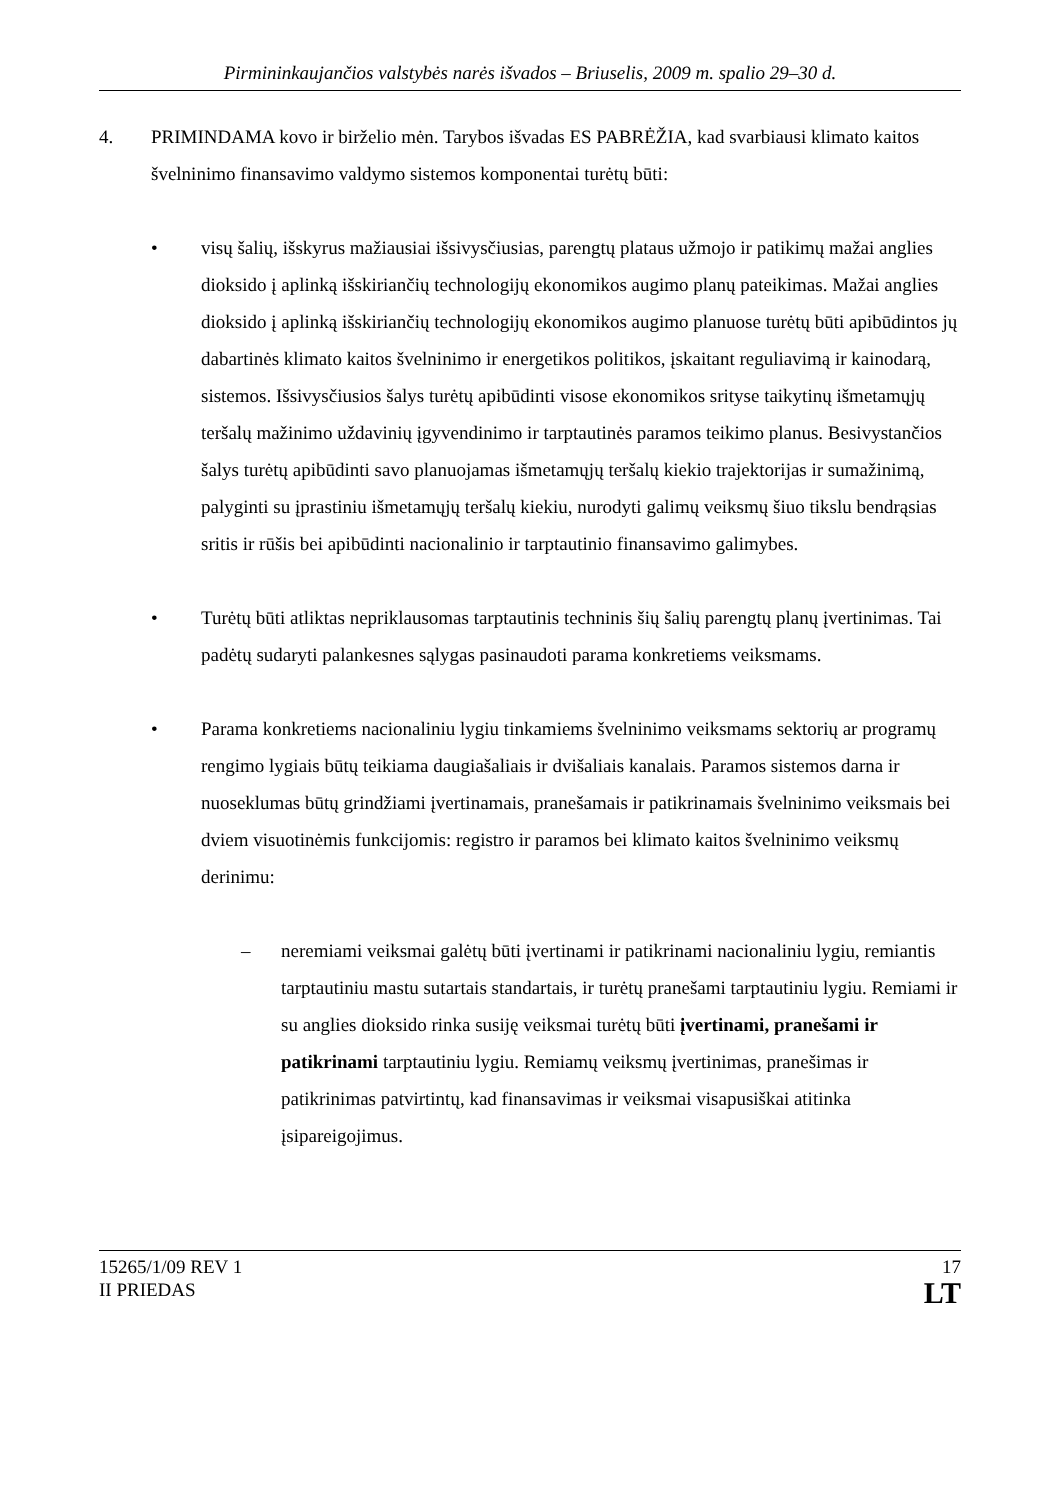Pirmininkaujančios valstybės narės išvados – Briuselis, 2009 m. spalio 29–30 d.
4. PRIMINDAMA kovo ir birželio mėn. Tarybos išvadas ES PABRĖŽIA, kad svarbiausi klimato kaitos švelninimo finansavimo valdymo sistemos komponentai turėtų būti:
• visų šalių, išskyrus mažiausiai išsivysčiusias, parengtų plataus užmojo ir patikimų mažai anglies dioksido į aplinką išskiriančių technologijų ekonomikos augimo planų pateikimas. Mažai anglies dioksido į aplinką išskiriančių technologijų ekonomikos augimo planuose turėtų būti apibūdintos jų dabartinės klimato kaitos švelninimo ir energetikos politikos, įskaitant reguliavimą ir kainodarą, sistemos. Išsivysčiusios šalys turėtų apibūdinti visose ekonomikos srityse taikytinų išmetamųjų teršalų mažinimo uždavinių įgyvendinimo ir tarptautinės paramos teikimo planus. Besivystančios šalys turėtų apibūdinti savo planuojamas išmetamųjų teršalų kiekio trajektorijas ir sumažinimą, palyginti su įprastiniu išmetamųjų teršalų kiekiu, nurodyti galimų veiksmų šiuo tikslu bendrąsias sritis ir rūšis bei apibūdinti nacionalinio ir tarptautinio finansavimo galimybes.
• Turėtų būti atliktas nepriklausomas tarptautinis techninis šių šalių parengtų planų įvertinimas. Tai padėtų sudaryti palankesnes sąlygas pasinaudoti parama konkretiems veiksmams.
• Parama konkretiems nacionaliniu lygiu tinkamiems švelninimo veiksmams sektorių ar programų rengimo lygiais būtų teikiama daugiašaliais ir dvišaliais kanalais. Paramos sistemos darna ir nuoseklumas būtų grindžiami įvertinamais, pranešamais ir patikrinamais švelninimo veiksmais bei dviem visuotinėmis funkcijomis: registro ir paramos bei klimato kaitos švelninimo veiksmų derinimu:
– neremiami veiksmai galėtų būti įvertinami ir patikrinami nacionaliniu lygiu, remiantis tarptautiniu mastu sutartais standartais, ir turėtų pranešami tarptautiniu lygiu. Remiami ir su anglies dioksido rinka susiję veiksmai turėtų būti įvertinami, pranešami ir patikrinami tarptautiniu lygiu. Remiamų veiksmų įvertinimas, pranešimas ir patikrinimas patvirtintų, kad finansavimas ir veiksmai visapusiškai atitinka įsipareigojimus.
15265/1/09 REV 1
II PRIEDAS
17
LT